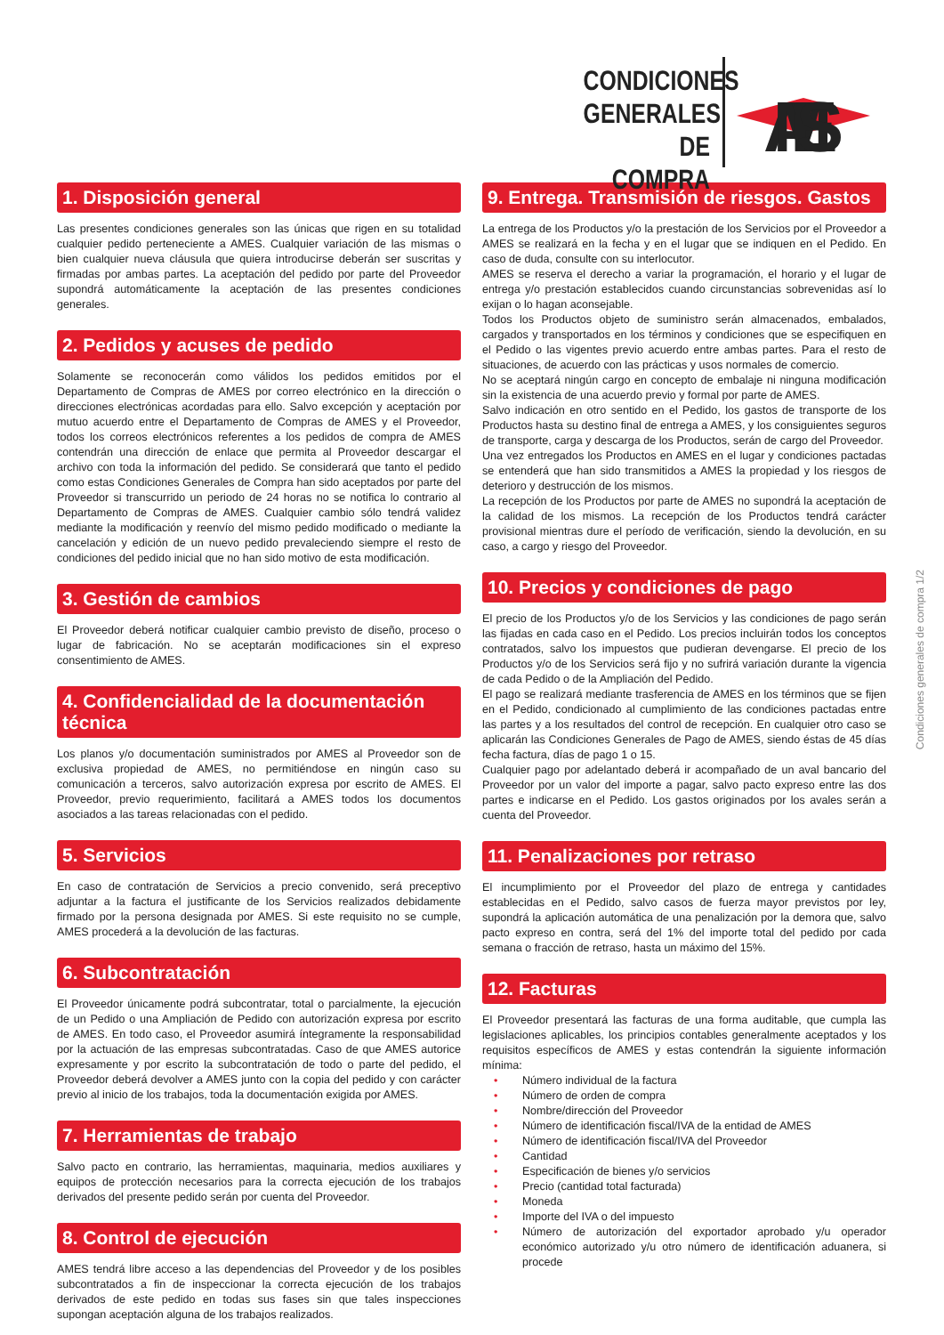CONDICIONES
GENERALES
DE COMPRA
AMES
1. Disposición general
Las presentes condiciones generales son las únicas que rigen en su totalidad cualquier pedido perteneciente a AMES. Cualquier variación de las mismas o bien cualquier nueva cláusula que quiera introducirse deberán ser suscritas y firmadas por ambas partes. La aceptación del pedido por parte del Proveedor supondrá automáticamente la aceptación de las presentes condiciones generales.
2. Pedidos y acuses de pedido
Solamente se reconocerán como válidos los pedidos emitidos por el Departamento de Compras de AMES por correo electrónico en la dirección o direcciones electrónicas acordadas para ello. Salvo excepción y aceptación por mutuo acuerdo entre el Departamento de Compras de AMES y el Proveedor, todos los correos electrónicos referentes a los pedidos de compra de AMES contendrán una dirección de enlace que permita al Proveedor descargar el archivo con toda la información del pedido. Se considerará que tanto el pedido como estas Condiciones Generales de Compra han sido aceptados por parte del Proveedor si transcurrido un periodo de 24 horas no se notifica lo contrario al Departamento de Compras de AMES. Cualquier cambio sólo tendrá validez mediante la modificación y reenvío del mismo pedido modificado o mediante la cancelación y edición de un nuevo pedido prevaleciendo siempre el resto de condiciones del pedido inicial que no han sido motivo de esta modificación.
3. Gestión de cambios
El Proveedor deberá notificar cualquier cambio previsto de diseño, proceso o lugar de fabricación. No se aceptarán modificaciones sin el expreso consentimiento de AMES.
4. Confidencialidad de la documentación técnica
Los planos y/o documentación suministrados por AMES al Proveedor son de exclusiva propiedad de AMES, no permitiéndose en ningún caso su comunicación a terceros, salvo autorización expresa por escrito de AMES. El Proveedor, previo requerimiento, facilitará a AMES todos los documentos asociados a las tareas relacionadas con el pedido.
5. Servicios
En caso de contratación de Servicios a precio convenido, será preceptivo adjuntar a la factura el justificante de los Servicios realizados debidamente firmado por la persona designada por AMES. Si este requisito no se cumple, AMES procederá a la devolución de las facturas.
6. Subcontratación
El Proveedor únicamente podrá subcontratar, total o parcialmente, la ejecución de un Pedido o una Ampliación de Pedido con autorización expresa por escrito de AMES. En todo caso, el Proveedor asumirá íntegramente la responsabilidad por la actuación de las empresas subcontratadas. Caso de que AMES autorice expresamente y por escrito la subcontratación de todo o parte del pedido, el Proveedor deberá devolver a AMES junto con la copia del pedido y con carácter previo al inicio de los trabajos, toda la documentación exigida por AMES.
7. Herramientas de trabajo
Salvo pacto en contrario, las herramientas, maquinaria, medios auxiliares y equipos de protección necesarios para la correcta ejecución de los trabajos derivados del presente pedido serán por cuenta del Proveedor.
8. Control de ejecución
AMES tendrá libre acceso a las dependencias del Proveedor y de los posibles subcontratados a fin de inspeccionar la correcta ejecución de los trabajos derivados de este pedido en todas sus fases sin que tales inspecciones supongan aceptación alguna de los trabajos realizados.
9. Entrega. Transmisión de riesgos. Gastos
La entrega de los Productos y/o la prestación de los Servicios por el Proveedor a AMES se realizará en la fecha y en el lugar que se indiquen en el Pedido. En caso de duda, consulte con su interlocutor.
AMES se reserva el derecho a variar la programación, el horario y el lugar de entrega y/o prestación establecidos cuando circunstancias sobrevenidas así lo exijan o lo hagan aconsejable.
Todos los Productos objeto de suministro serán almacenados, embalados, cargados y transportados en los términos y condiciones que se especifiquen en el Pedido o las vigentes previo acuerdo entre ambas partes. Para el resto de situaciones, de acuerdo con las prácticas y usos normales de comercio.
No se aceptará ningún cargo en concepto de embalaje ni ninguna modificación sin la existencia de una acuerdo previo y formal por parte de AMES.
Salvo indicación en otro sentido en el Pedido, los gastos de transporte de los Productos hasta su destino final de entrega a AMES, y los consiguientes seguros de transporte, carga y descarga de los Productos, serán de cargo del Proveedor.
Una vez entregados los Productos en AMES en el lugar y condiciones pactadas se entenderá que han sido transmitidos a AMES la propiedad y los riesgos de deterioro y destrucción de los mismos.
La recepción de los Productos por parte de AMES no supondrá la aceptación de la calidad de los mismos. La recepción de los Productos tendrá carácter provisional mientras dure el período de verificación, siendo la devolución, en su caso, a cargo y riesgo del Proveedor.
10. Precios y condiciones de pago
El precio de los Productos y/o de los Servicios y las condiciones de pago serán las fijadas en cada caso en el Pedido. Los precios incluirán todos los conceptos contratados, salvo los impuestos que pudieran devengarse. El precio de los Productos y/o de los Servicios será fijo y no sufrirá variación durante la vigencia de cada Pedido o de la Ampliación del Pedido.
El pago se realizará mediante trasferencia de AMES en los términos que se fijen en el Pedido, condicionado al cumplimiento de las condiciones pactadas entre las partes y a los resultados del control de recepción. En cualquier otro caso se aplicarán las Condiciones Generales de Pago de AMES, siendo éstas de 45 días fecha factura, días de pago 1 o 15.
Cualquier pago por adelantado deberá ir acompañado de un aval bancario del Proveedor por un valor del importe a pagar, salvo pacto expreso entre las dos partes e indicarse en el Pedido. Los gastos originados por los avales serán a cuenta del Proveedor.
11. Penalizaciones por retraso
El incumplimiento por el Proveedor del plazo de entrega y cantidades establecidas en el Pedido, salvo casos de fuerza mayor previstos por ley, supondrá la aplicación automática de una penalización por la demora que, salvo pacto expreso en contra, será del 1% del importe total del pedido por cada semana o fracción de retraso, hasta un máximo del 15%.
12. Facturas
El Proveedor presentará las facturas de una forma auditable, que cumpla las legislaciones aplicables, los principios contables generalmente aceptados y los requisitos específicos de AMES y estas contendrán la siguiente información mínima:
• Número individual de la factura
• Número de orden de compra
• Nombre/dirección del Proveedor
• Número de identificación fiscal/IVA de la entidad de AMES
• Número de identificación fiscal/IVA del Proveedor
• Cantidad
• Especificación de bienes y/o servicios
• Precio (cantidad total facturada)
• Moneda
• Importe del IVA o del impuesto
• Número de autorización del exportador aprobado y/u operador económico autorizado y/u otro número de identificación aduanera, si procede
Condiciones generales de compra 1/2